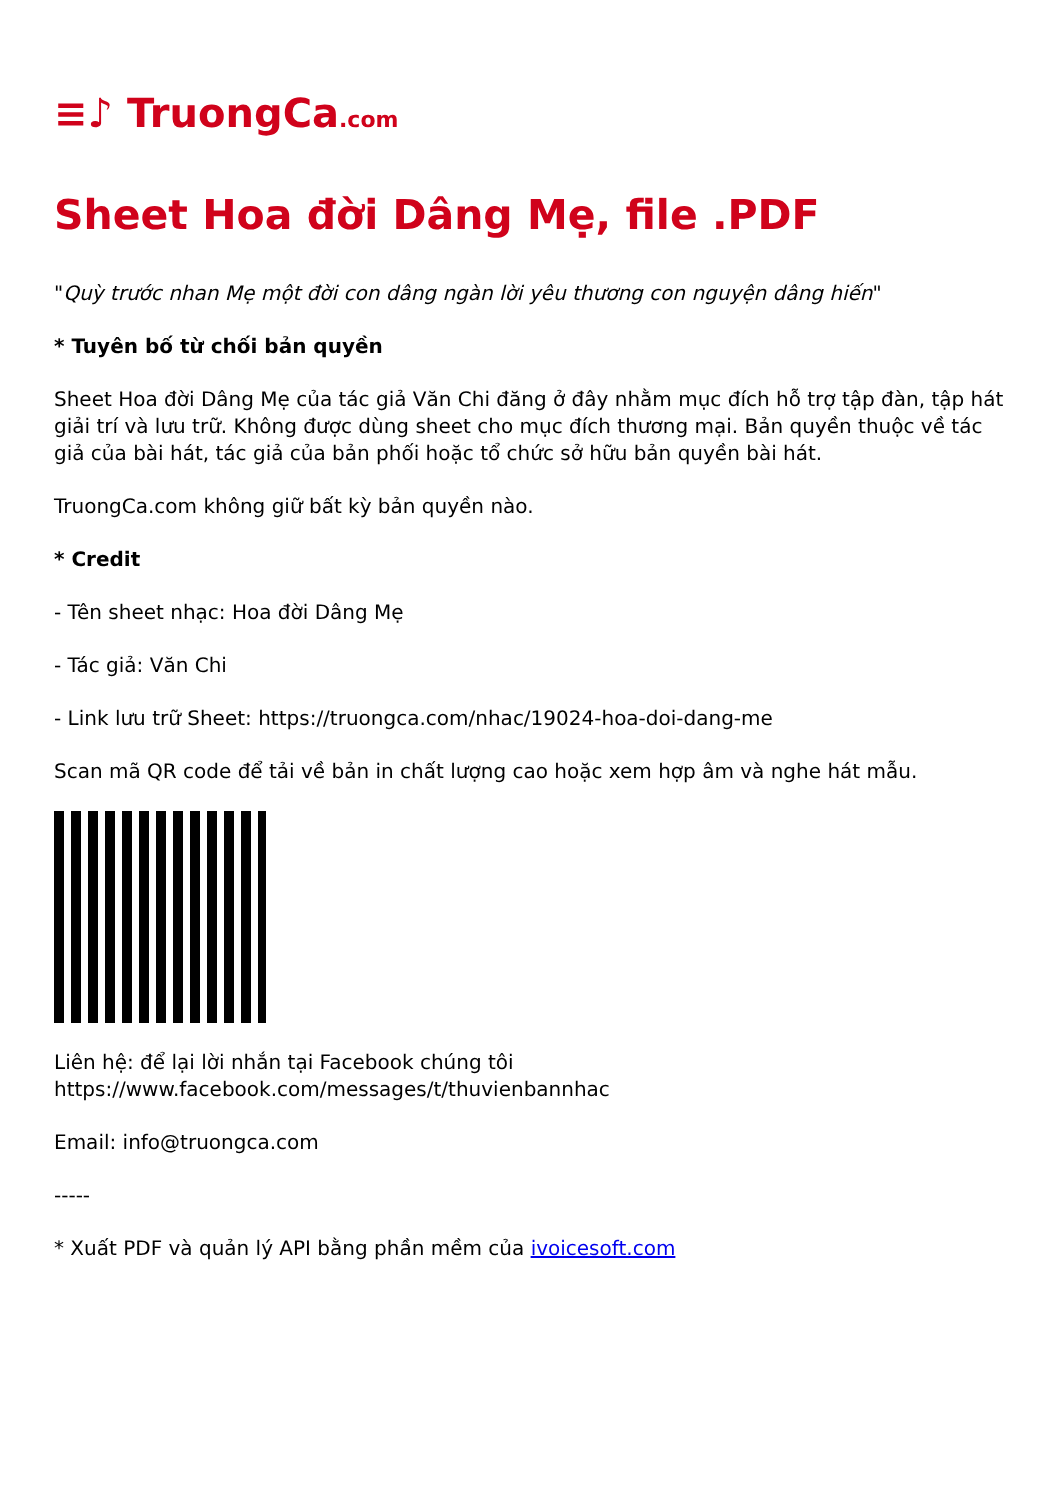≡♪ TruongCa.com
Sheet Hoa đời Dâng Mẹ, file .PDF
"Quỳ trước nhan Mẹ một đời con dâng ngàn lời yêu thương con nguyện dâng hiến"
* Tuyên bố từ chối bản quyền
Sheet Hoa đời Dâng Mẹ của tác giả Văn Chi đăng ở đây nhằm mục đích hỗ trợ tập đàn, tập hát giải trí và lưu trữ. Không được dùng sheet cho mục đích thương mại. Bản quyền thuộc về tác giả của bài hát, tác giả của bản phối hoặc tổ chức sở hữu bản quyền bài hát.
TruongCa.com không giữ bất kỳ bản quyền nào.
* Credit
- Tên sheet nhạc: Hoa đời Dâng Mẹ
- Tác giả: Văn Chi
- Link lưu trữ Sheet: https://truongca.com/nhac/19024-hoa-doi-dang-me
Scan mã QR code để tải về bản in chất lượng cao hoặc xem hợp âm và nghe hát mẫu.
Liên hệ: để lại lời nhắn tại Facebook chúng tôi
https://www.facebook.com/messages/t/thuvienbannhac
Email: info@truongca.com
-----
* Xuất PDF và quản lý API bằng phần mềm của ivoicesoft.com